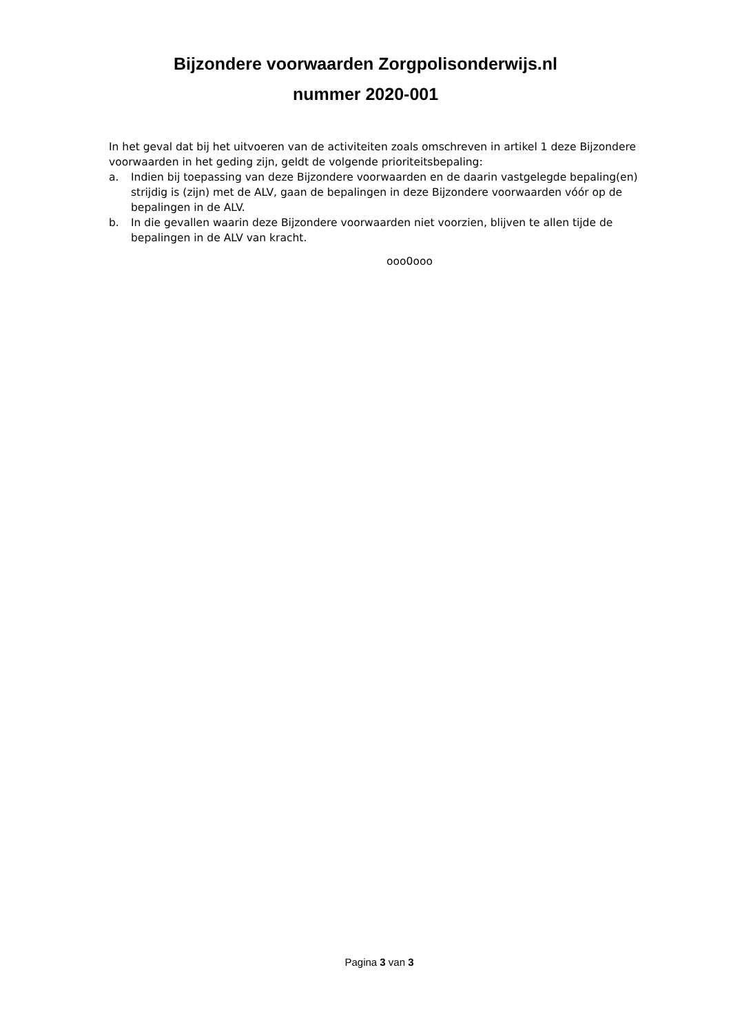Bijzondere voorwaarden Zorgpolisonderwijs.nl
nummer 2020-001
In het geval dat bij het uitvoeren van de activiteiten zoals omschreven in artikel 1 deze Bijzondere voorwaarden in het geding zijn, geldt de volgende prioriteitsbepaling:
a. Indien bij toepassing van deze Bijzondere voorwaarden en de daarin vastgelegde bepaling(en) strijdig is (zijn) met de ALV, gaan de bepalingen in deze Bijzondere voorwaarden vóór op de bepalingen in de ALV.
b. In die gevallen waarin deze Bijzondere voorwaarden niet voorzien, blijven te allen tijde de bepalingen in de ALV van kracht.
ooo0ooo
Pagina 3 van 3